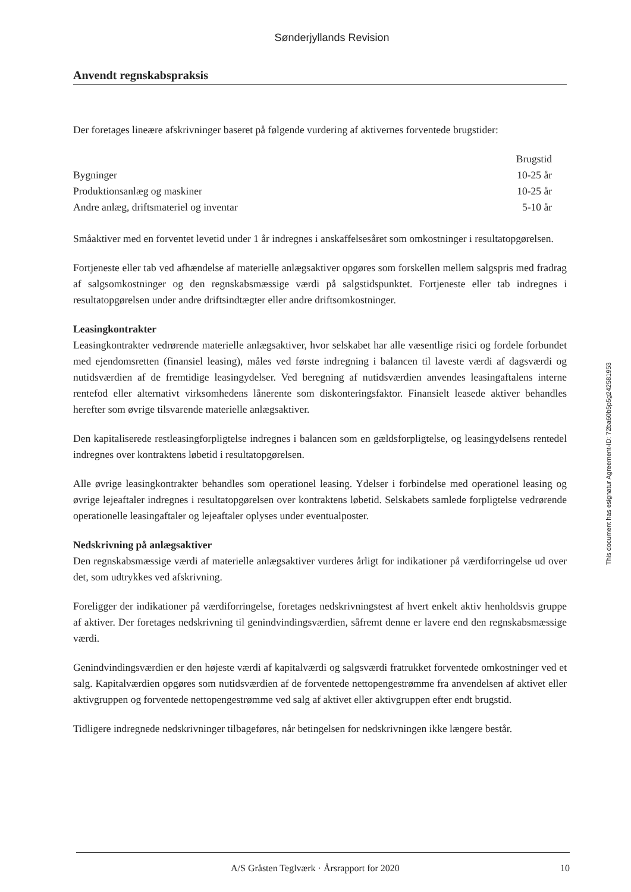Sønderjyllands Revision
Anvendt regnskabspraksis
Der foretages lineære afskrivninger baseret på følgende vurdering af aktivernes forventede brugstider:
| | Brugstid |
| Bygninger | 10-25 år |
| Produktionsanlæg og maskiner | 10-25 år |
| Andre anlæg, driftsmateriel og inventar | 5-10 år |
Småaktiver med en forventet levetid under 1 år indregnes i anskaffelsesåret som omkostninger i resultatopgørelsen.
Fortjeneste eller tab ved afhændelse af materielle anlægsaktiver opgøres som forskellen mellem salgspris med fradrag af salgsomkostninger og den regnskabsmæssige værdi på salgstidspunktet. Fortjeneste eller tab indregnes i resultatopgørelsen under andre driftsindtægter eller andre driftsomkostninger.
Leasingkontrakter
Leasingkontrakter vedrørende materielle anlægsaktiver, hvor selskabet har alle væsentlige risici og fordele forbundet med ejendomsretten (finansiel leasing), måles ved første indregning i balancen til laveste værdi af dagsværdi og nutidsværdien af de fremtidige leasingydelser. Ved beregning af nutidsværdien anvendes leasingaftalens interne rentefod eller alternativt virksomhedens lånerente som diskonteringsfaktor. Finansielt leasede aktiver behandles herefter som øvrige tilsvarende materielle anlægsaktiver.
Den kapitaliserede restleasingforpligtelse indregnes i balancen som en gældsforpligtelse, og leasingydelsens rentedel indregnes over kontraktens løbetid i resultatopgørelsen.
Alle øvrige leasingkontrakter behandles som operationel leasing. Ydelser i forbindelse med operationel leasing og øvrige lejeaftaler indregnes i resultatopgørelsen over kontraktens løbetid. Selskabets samlede forpligtelse vedrørende operationelle leasingaftaler og lejeaftaler oplyses under eventualposter.
Nedskrivning på anlægsaktiver
Den regnskabsmæssige værdi af materielle anlægsaktiver vurderes årligt for indikationer på værdiforringelse ud over det, som udtrykkes ved afskrivning.
Foreligger der indikationer på værdiforringelse, foretages nedskrivningstest af hvert enkelt aktiv henholdsvis gruppe af aktiver. Der foretages nedskrivning til genindvindingsværdien, såfremt denne er lavere end den regnskabsmæssige værdi.
Genindvindingsværdien er den højeste værdi af kapitalværdi og salgsværdi fratrukket forventede omkostninger ved et salg. Kapitalværdien opgøres som nutidsværdien af de forventede nettopengestrømme fra anvendelsen af aktivet eller aktivgruppen og forventede nettopengestrømme ved salg af aktivet eller aktivgruppen efter endt brugstid.
Tidligere indregnede nedskrivninger tilbageføres, når betingelsen for nedskrivningen ikke længere består.
This document has esignatur Agreement-ID: 72ba60b5p5g242581953
A/S Gråsten Teglværk · Årsrapport for 2020 10